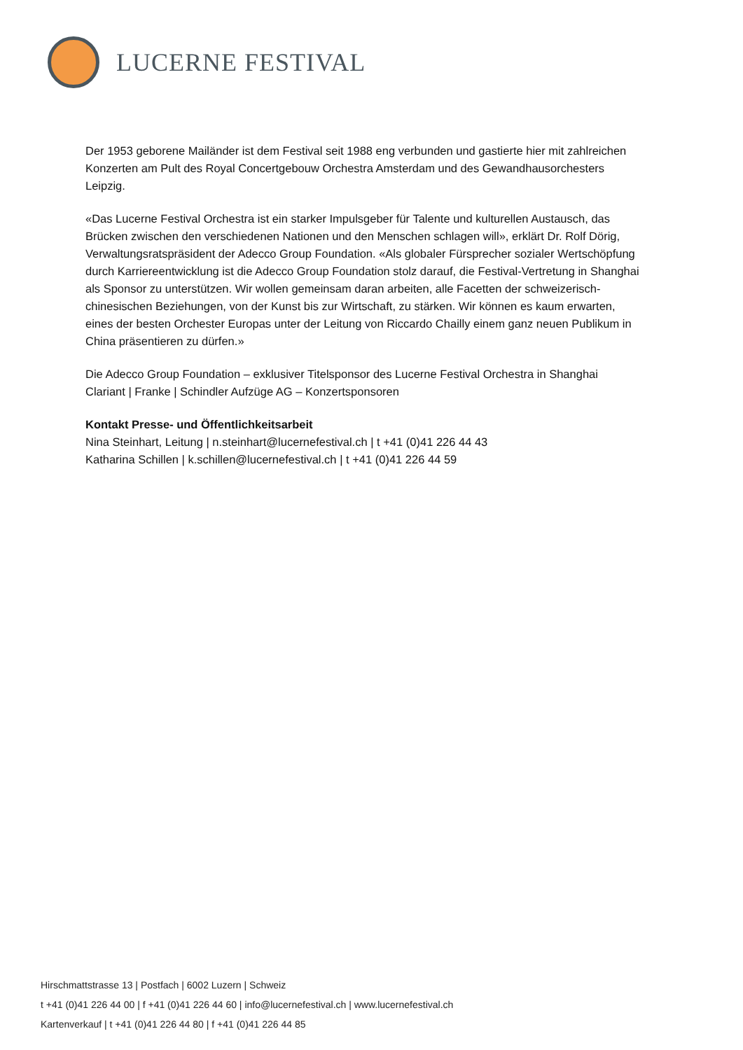LUCERNE FESTIVAL
Der 1953 geborene Mailänder ist dem Festival seit 1988 eng verbunden und gastierte hier mit zahlreichen Konzerten am Pult des Royal Concertgebouw Orchestra Amsterdam und des Gewandhausorchesters Leipzig.
«Das Lucerne Festival Orchestra ist ein starker Impulsgeber für Talente und kulturellen Austausch, das Brücken zwischen den verschiedenen Nationen und den Menschen schlagen will», erklärt Dr. Rolf Dörig, Verwaltungsratspräsident der Adecco Group Foundation. «Als globaler Fürsprecher sozialer Wertschöpfung durch Karriereentwicklung ist die Adecco Group Foundation stolz darauf, die Festival-Vertretung in Shanghai als Sponsor zu unterstützen. Wir wollen gemeinsam daran arbeiten, alle Facetten der schweizerisch-chinesischen Beziehungen, von der Kunst bis zur Wirtschaft, zu stärken. Wir können es kaum erwarten, eines der besten Orchester Europas unter der Leitung von Riccardo Chailly einem ganz neuen Publikum in China präsentieren zu dürfen.»
Die Adecco Group Foundation – exklusiver Titelsponsor des Lucerne Festival Orchestra in Shanghai
Clariant | Franke | Schindler Aufzüge AG – Konzertsponsoren
Kontakt Presse- und Öffentlichkeitsarbeit
Nina Steinhart, Leitung | n.steinhart@lucernefestival.ch | t +41 (0)41 226 44 43
Katharina Schillen | k.schillen@lucernefestival.ch | t +41 (0)41 226 44 59
Hirschmattstrasse 13 | Postfach | 6002 Luzern | Schweiz
t +41 (0)41 226 44 00 | f +41 (0)41 226 44 60 | info@lucernefestival.ch | www.lucernefestival.ch
Kartenverkauf | t +41 (0)41 226 44 80 | f +41 (0)41 226 44 85